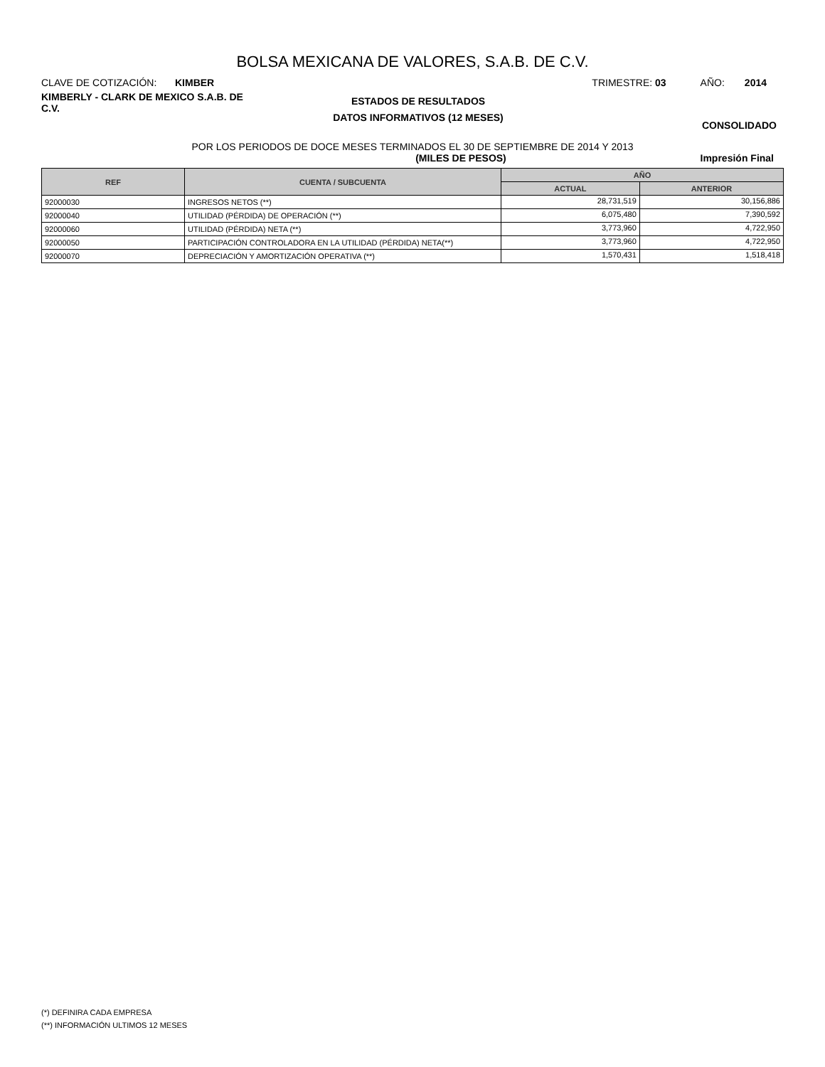BOLSA MEXICANA DE VALORES, S.A.B. DE C.V.
CLAVE DE COTIZACIÓN: KIMBER TRIMESTRE: 03 AÑO: 2014
KIMBERLY - CLARK DE MEXICO S.A.B. DE C.V.
ESTADOS DE RESULTADOS
DATOS INFORMATIVOS (12 MESES)
CONSOLIDADO
POR LOS PERIODOS DE DOCE MESES TERMINADOS EL 30 DE SEPTIEMBRE DE 2014 Y 2013
(MILES DE PESOS) Impresión Final
| REF | CUENTA / SUBCUENTA | AÑO | |
| --- | --- | --- | --- |
| | | ACTUAL | ANTERIOR |
| 92000030 | INGRESOS NETOS (**) | 28,731,519 | 30,156,886 |
| 92000040 | UTILIDAD (PÉRDIDA) DE OPERACIÓN (**) | 6,075,480 | 7,390,592 |
| 92000060 | UTILIDAD (PÉRDIDA) NETA (**) | 3,773,960 | 4,722,950 |
| 92000050 | PARTICIPACIÓN CONTROLADORA EN LA UTILIDAD (PÉRDIDA) NETA(**) | 3,773,960 | 4,722,950 |
| 92000070 | DEPRECIACIÓN Y AMORTIZACIÓN OPERATIVA (**) | 1,570,431 | 1,518,418 |
(*) DEFINIRA CADA EMPRESA
(**) INFORMACIÓN ULTIMOS 12 MESES